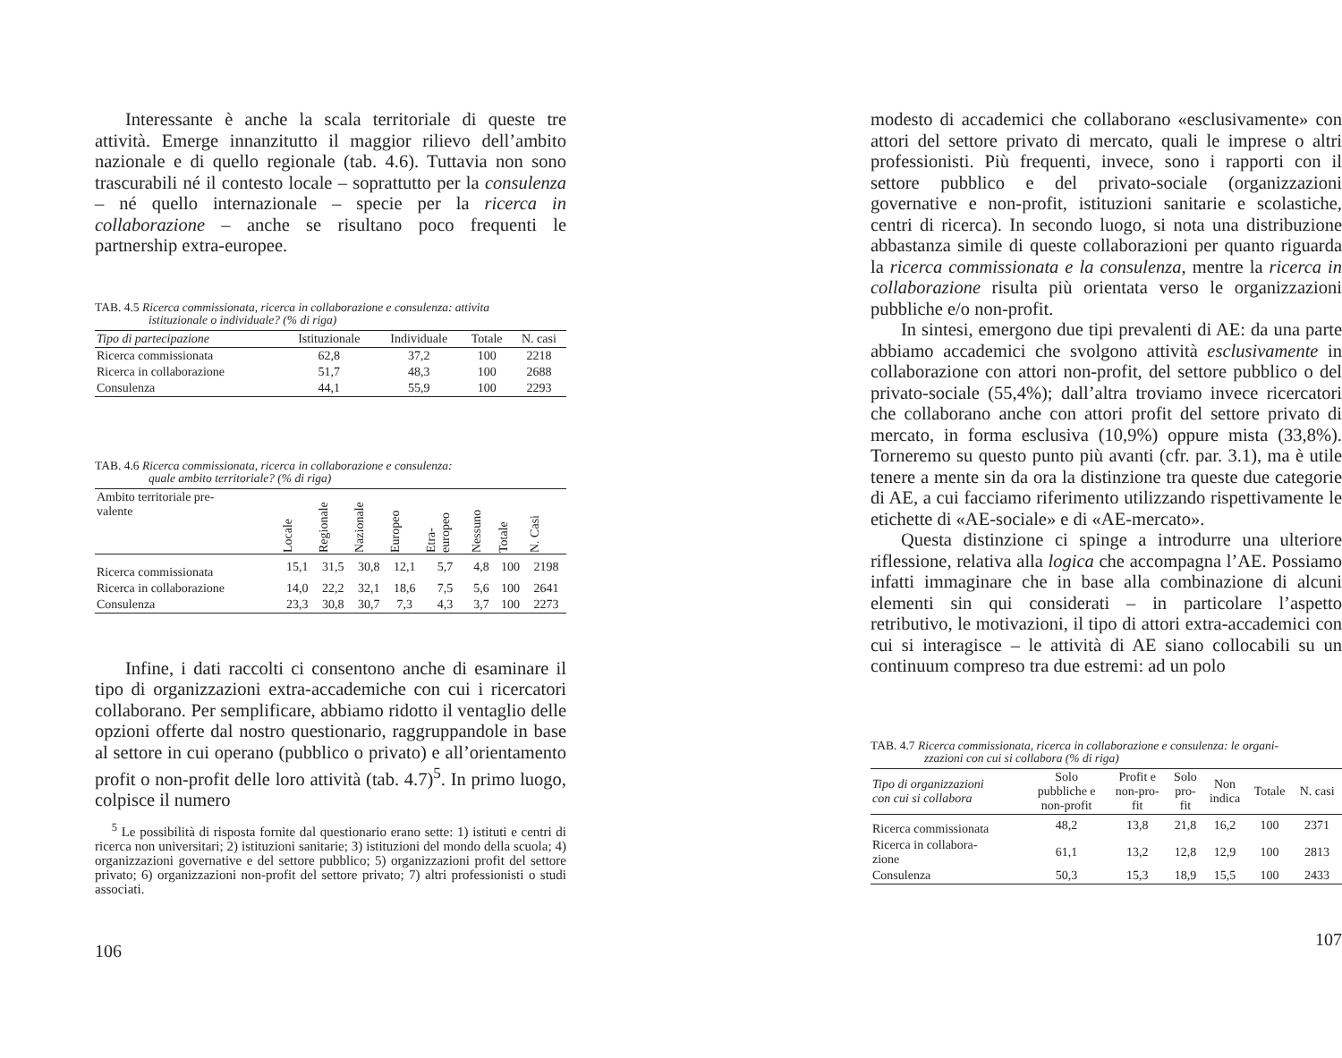Interessante è anche la scala territoriale di queste tre attività. Emerge innanzitutto il maggior rilievo dell’ambito nazionale e di quello regionale (tab. 4.6). Tuttavia non sono trascurabili né il contesto locale – soprattutto per la consulenza – né quello internazionale – specie per la ricerca in collaborazione – anche se risultano poco frequenti le partnership extra-europee.
TAB. 4.5 Ricerca commissionata, ricerca in collaborazione e consulenza: attivita
istituzionale o individuale? (% di riga)
| Tipo di partecipazione | Istituzionale | Individuale | Totale | N. casi |
| --- | --- | --- | --- | --- |
| Ricerca commissionata | 62,8 | 37,2 | 100 | 2218 |
| Ricerca in collaborazione | 51,7 | 48,3 | 100 | 2688 |
| Consulenza | 44,1 | 55,9 | 100 | 2293 |
TAB. 4.6 Ricerca commissionata, ricerca in collaborazione e consulenza:
quale ambito territoriale? (% di riga)
| Ambito territoriale pre- valente | Locale | Regionale | Nazionale | Europeo | Etra-europeo | Nessuno | Totale | N. Casi |
| --- | --- | --- | --- | --- | --- | --- | --- | --- |
| Ricerca commissionata | 15,1 | 31,5 | 30,8 | 12,1 | 5,7 | 4,8 | 100 | 2198 |
| Ricerca in collaborazione | 14,0 | 22,2 | 32,1 | 18,6 | 7,5 | 5,6 | 100 | 2641 |
| Consulenza | 23,3 | 30,8 | 30,7 | 7,3 | 4,3 | 3,7 | 100 | 2273 |
Infine, i dati raccolti ci consentono anche di esaminare il tipo di organizzazioni extra-accademiche con cui i ricercatori collaborano. Per semplificare, abbiamo ridotto il ventaglio delle opzioni offerte dal nostro questionario, raggruppandole in base al settore in cui operano (pubblico o privato) e all’orientamento profit o non-profit delle loro attività (tab. 4.7)<sup>5</sup>. In primo luogo, colpisce il numero
<sup>5</sup> Le possibilità di risposta fornite dal questionario erano sette: 1) istituti e centri di ricerca non universitari; 2) istituzioni sanitarie; 3) istituzioni del mondo della scuola; 4) organizzazioni governative e del settore pubblico; 5) organizzazioni profit del settore privato; 6) organizzazioni non-profit del settore privato; 7) altri professionisti o studi associati.
106
modesto di accademici che collaborano «esclusivamente» con attori del settore privato di mercato, quali le imprese o altri professionisti. Più frequenti, invece, sono i rapporti con il settore pubblico e del privato-sociale (organizzazioni governative e non-profit, istituzioni sanitarie e scolastiche, centri di ricerca). In secondo luogo, si nota una distribuzione abbastanza simile di queste collaborazioni per quanto riguarda la ricerca commissionata e la consulenza, mentre la ricerca in collaborazione risulta più orientata verso le organizzazioni pubbliche e/o non-profit.
In sintesi, emergono due tipi prevalenti di AE: da una parte abbiamo accademici che svolgono attività esclusivamente in collaborazione con attori non-profit, del settore pubblico o del privato-sociale (55,4%); dall’altra troviamo invece ricercatori che collaborano anche con attori profit del settore privato di mercato, in forma esclusiva (10,9%) oppure mista (33,8%). Torneremo su questo punto più avanti (cfr. par. 3.1), ma è utile tenere a mente sin da ora la distinzione tra queste due categorie di AE, a cui facciamo riferimento utilizzando rispettivamente le etichette di «AE-sociale» e di «AE-mercato».
Questa distinzione ci spinge a introdurre una ulteriore riflessione, relativa alla logica che accompagna l’AE. Possiamo infatti immaginare che in base alla combinazione di alcuni elementi sin qui considerati – in particolare l’aspetto retributivo, le motivazioni, il tipo di attori extra-accademici con cui si interagisce – le attività di AE siano collocabili su un continuum compreso tra due estremi: ad un polo
TAB. 4.7 Ricerca commissionata, ricerca in collaborazione e consulenza: le organi-
zzazioni con cui si collabora (% di riga)
| Tipo di organizzazioni con cui si collabora | Solo pubbliche e non-profit | Profit e non-pro- fit | Solo pro- fit | Non indica | Totale | N. casi |
| --- | --- | --- | --- | --- | --- | --- |
| Ricerca commissionata | 48,2 | 13,8 | 21,8 | 16,2 | 100 | 2371 |
| Ricerca in collabora- zione | 61,1 | 13,2 | 12,8 | 12,9 | 100 | 2813 |
| Consulenza | 50,3 | 15,3 | 18,9 | 15,5 | 100 | 2433 |
107